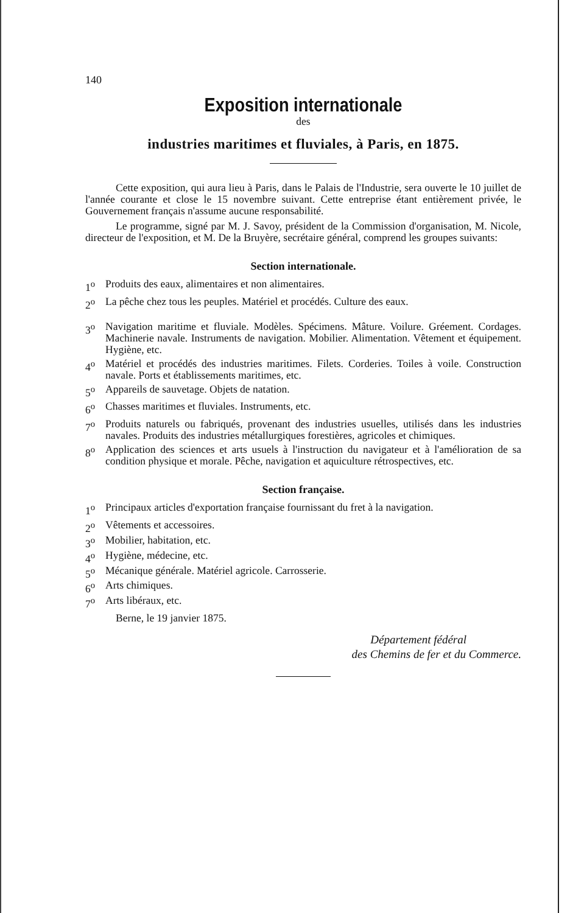140
Exposition internationale
des
industries maritimes et fluviales, à Paris, en 1875.
Cette exposition, qui aura lieu à Paris, dans le Palais de l'Industrie, sera ouverte le 10 juillet de l'année courante et close le 15 novembre suivant. Cette entreprise étant entièrement privée, le Gouvernement français n'assume aucune responsabilité.
Le programme, signé par M. J. Savoy, président de la Commission d'organisation, M. Nicole, directeur de l'exposition, et M. De la Bruyère, secrétaire général, comprend les groupes suivants:
Section internationale.
1<sup>o</sup> Produits des eaux, alimentaires et non alimentaires.
2<sup>o</sup> La pêche chez tous les peuples. Matériel et procédés. Culture des eaux.
3<sup>o</sup> Navigation maritime et fluviale. Modèles. Spécimens. Mâture. Voilure. Gréement. Cordages. Machinerie navale. Instruments de navigation. Mobilier. Alimentation. Vêtement et équipement. Hygiène, etc.
4<sup>o</sup> Matériel et procédés des industries maritimes. Filets. Corderies. Toiles à voile. Construction navale. Ports et établissements maritimes, etc.
5<sup>o</sup> Appareils de sauvetage. Objets de natation.
6<sup>o</sup> Chasses maritimes et fluviales. Instruments, etc.
7<sup>o</sup> Produits naturels ou fabriqués, provenant des industries usuelles, utilisés dans les industries navales. Produits des industries métallurgiques forestières, agricoles et chimiques.
8<sup>o</sup> Application des sciences et arts usuels à l'instruction du navigateur et à l'amélioration de sa condition physique et morale. Pêche, navigation et aquiculture rétrospectives, etc.
Section française.
1<sup>o</sup> Principaux articles d'exportation française fournissant du fret à la navigation.
2<sup>o</sup> Vêtements et accessoires.
3<sup>o</sup> Mobilier, habitation, etc.
4<sup>o</sup> Hygiène, médecine, etc.
5<sup>o</sup> Mécanique générale. Matériel agricole. Carrosserie.
6<sup>o</sup> Arts chimiques.
7<sup>o</sup> Arts libéraux, etc.
Berne, le 19 janvier 1875.
Département fédéral
des Chemins de fer et du Commerce.